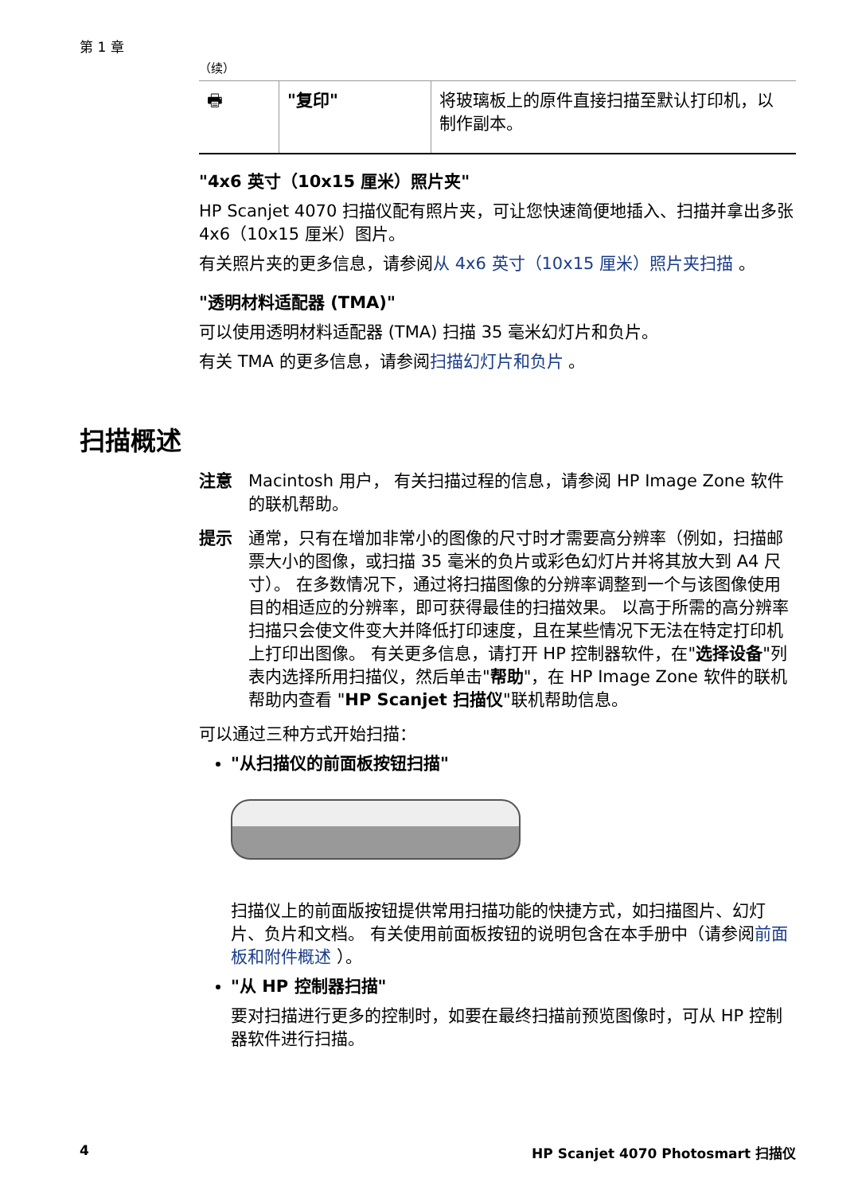第 1 章
（续）
| 🖶 | "复印" | 将玻璃板上的原件直接扫描至默认打印机，以制作副本。 |
"4x6 英寸（10x15 厘米）照片夹"
HP Scanjet 4070 扫描仪配有照片夹，可让您快速简便地插入、扫描并拿出多张 4x6（10x15 厘米）图片。
有关照片夹的更多信息，请参阅从 4x6 英寸（10x15 厘米）照片夹扫描 。
"透明材料适配器 (TMA)"
可以使用透明材料适配器 (TMA) 扫描 35 毫米幻灯片和负片。
有关 TMA 的更多信息，请参阅扫描幻灯片和负片 。
扫描概述
注意 Macintosh 用户， 有关扫描过程的信息，请参阅 HP Image Zone 软件的联机帮助。
提示 通常，只有在增加非常小的图像的尺寸时才需要高分辨率（例如，扫描邮票大小的图像，或扫描 35 毫米的负片或彩色幻灯片并将其放大到 A4 尺寸）。 在多数情况下，通过将扫描图像的分辨率调整到一个与该图像使用目的相适应的分辨率，即可获得最佳的扫描效果。 以高于所需的高分辨率扫描只会使文件变大并降低打印速度，且在某些情况下无法在特定打印机上打印出图像。 有关更多信息，请打开 HP 控制器软件，在"选择设备"列表内选择所用扫描仪，然后单击"帮助"，在 HP Image Zone 软件的联机帮助内查看 "HP Scanjet 扫描仪"联机帮助信息。
可以通过三种方式开始扫描：
"从扫描仪的前面板按钮扫描"
扫描仪上的前面版按钮提供常用扫描功能的快捷方式，如扫描图片、幻灯片、负片和文档。 有关使用前面板按钮的说明包含在本手册中（请参阅前面板和附件概述 ）。
"从 HP 控制器扫描"
要对扫描进行更多的控制时，如要在最终扫描前预览图像时，可从 HP 控制器软件进行扫描。
4
HP Scanjet 4070 Photosmart 扫描仪